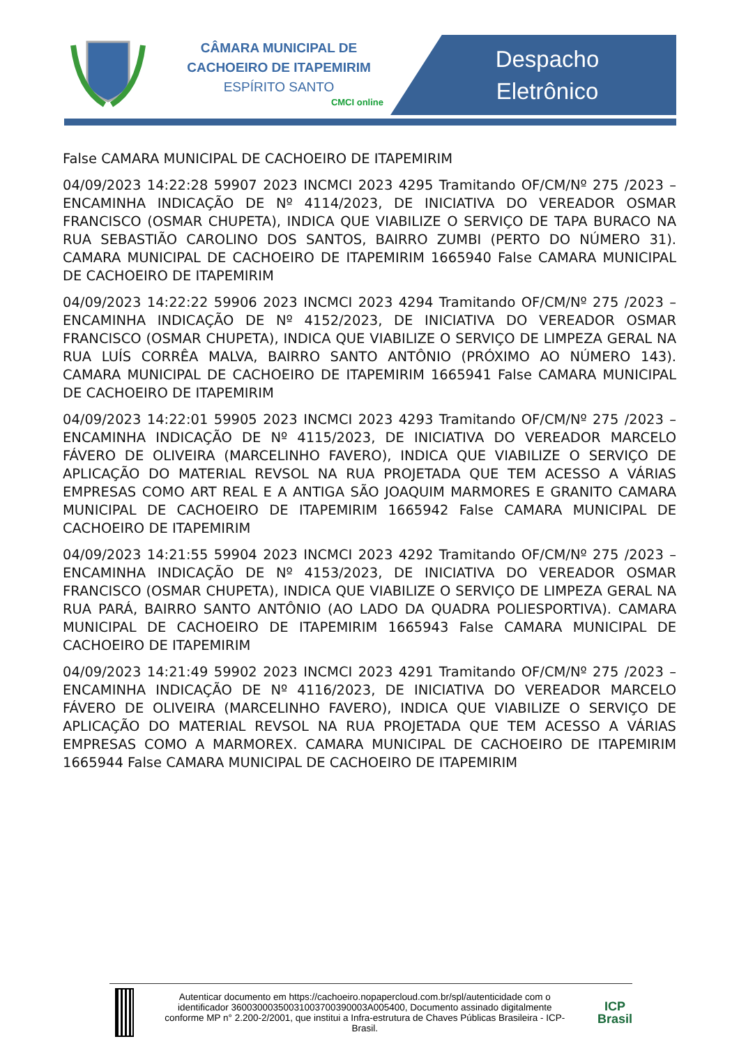CÂMARA MUNICIPAL DE
CACHOEIRO DE ITAPEMIRIM
ESPÍRITO SANTO
CMCI online
Despacho
Eletrônico
False CAMARA MUNICIPAL DE CACHOEIRO DE ITAPEMIRIM
04/09/2023 14:22:28 59907 2023 INCMCI 2023 4295 Tramitando OF/CM/Nº 275 /2023 – ENCAMINHA INDICAÇÃO DE Nº 4114/2023, DE INICIATIVA DO VEREADOR OSMAR FRANCISCO (OSMAR CHUPETA), INDICA QUE VIABILIZE O SERVIÇO DE TAPA BURACO NA RUA SEBASTIÃO CAROLINO DOS SANTOS, BAIRRO ZUMBI (PERTO DO NÚMERO 31). CAMARA MUNICIPAL DE CACHOEIRO DE ITAPEMIRIM 1665940 False CAMARA MUNICIPAL DE CACHOEIRO DE ITAPEMIRIM
04/09/2023 14:22:22 59906 2023 INCMCI 2023 4294 Tramitando OF/CM/Nº 275 /2023 – ENCAMINHA INDICAÇÃO DE Nº 4152/2023, DE INICIATIVA DO VEREADOR OSMAR FRANCISCO (OSMAR CHUPETA), INDICA QUE VIABILIZE O SERVIÇO DE LIMPEZA GERAL NA RUA LUÍS CORRÊA MALVA, BAIRRO SANTO ANTÔNIO (PRÓXIMO AO NÚMERO 143). CAMARA MUNICIPAL DE CACHOEIRO DE ITAPEMIRIM 1665941 False CAMARA MUNICIPAL DE CACHOEIRO DE ITAPEMIRIM
04/09/2023 14:22:01 59905 2023 INCMCI 2023 4293 Tramitando OF/CM/Nº 275 /2023 – ENCAMINHA INDICAÇÃO DE Nº 4115/2023, DE INICIATIVA DO VEREADOR MARCELO FÁVERO DE OLIVEIRA (MARCELINHO FAVERO), INDICA QUE VIABILIZE O SERVIÇO DE APLICAÇÃO DO MATERIAL REVSOL NA RUA PROJETADA QUE TEM ACESSO A VÁRIAS EMPRESAS COMO ART REAL E A ANTIGA SÃO JOAQUIM MARMORES E GRANITO CAMARA MUNICIPAL DE CACHOEIRO DE ITAPEMIRIM 1665942 False CAMARA MUNICIPAL DE CACHOEIRO DE ITAPEMIRIM
04/09/2023 14:21:55 59904 2023 INCMCI 2023 4292 Tramitando OF/CM/Nº 275 /2023 – ENCAMINHA INDICAÇÃO DE Nº 4153/2023, DE INICIATIVA DO VEREADOR OSMAR FRANCISCO (OSMAR CHUPETA), INDICA QUE VIABILIZE O SERVIÇO DE LIMPEZA GERAL NA RUA PARÁ, BAIRRO SANTO ANTÔNIO (AO LADO DA QUADRA POLIESPORTIVA). CAMARA MUNICIPAL DE CACHOEIRO DE ITAPEMIRIM 1665943 False CAMARA MUNICIPAL DE CACHOEIRO DE ITAPEMIRIM
04/09/2023 14:21:49 59902 2023 INCMCI 2023 4291 Tramitando OF/CM/Nº 275 /2023 – ENCAMINHA INDICAÇÃO DE Nº 4116/2023, DE INICIATIVA DO VEREADOR MARCELO FÁVERO DE OLIVEIRA (MARCELINHO FAVERO), INDICA QUE VIABILIZE O SERVIÇO DE APLICAÇÃO DO MATERIAL REVSOL NA RUA PROJETADA QUE TEM ACESSO A VÁRIAS EMPRESAS COMO A MARMOREX. CAMARA MUNICIPAL DE CACHOEIRO DE ITAPEMIRIM 1665944 False CAMARA MUNICIPAL DE CACHOEIRO DE ITAPEMIRIM
Autenticar documento em https://cachoeiro.nopapercloud.com.br/spl/autenticidade com o identificador 36003000350031003700390003A005400, Documento assinado digitalmente conforme MP n° 2.200-2/2001, que institui a Infra-estrutura de Chaves Públicas Brasileira - ICP-Brasil.
ICP
Brasil